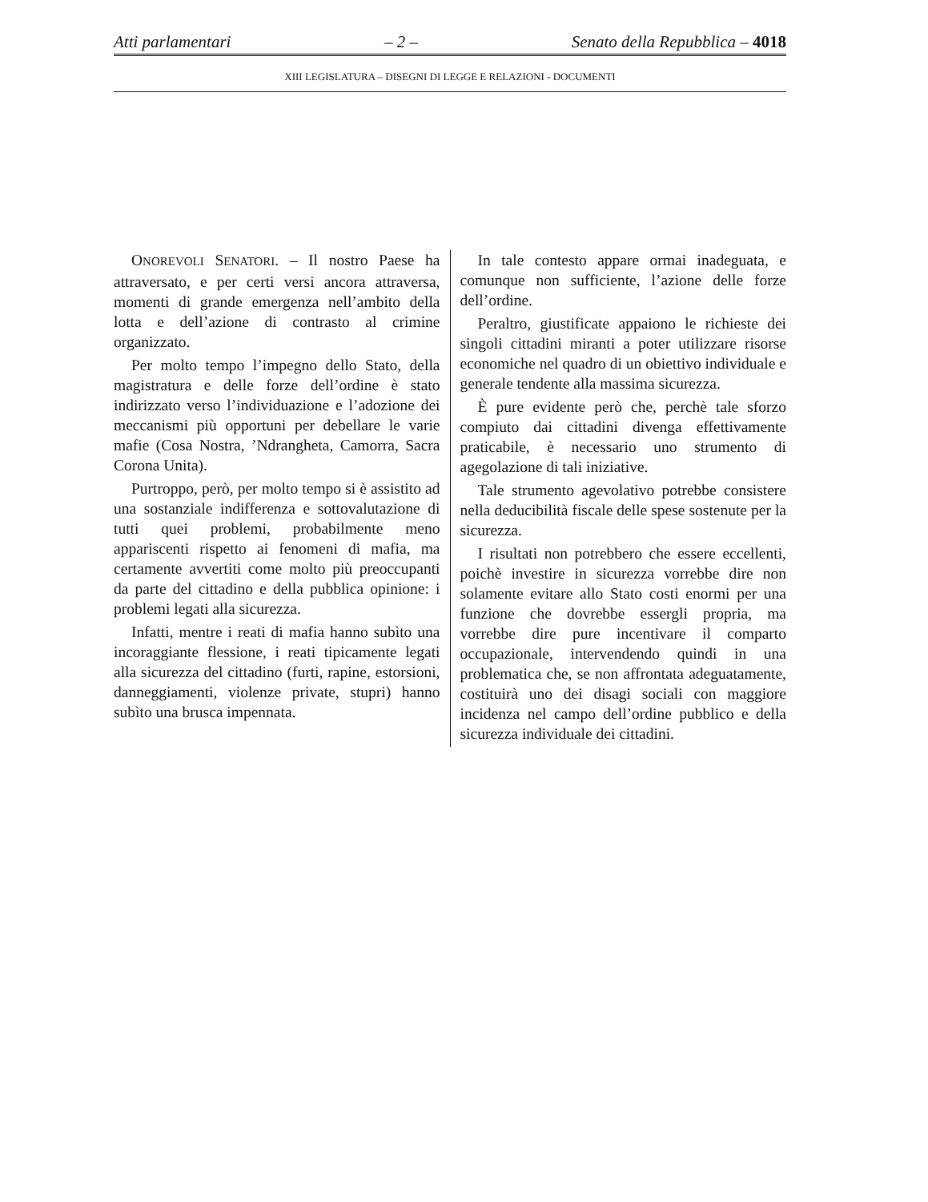Atti parlamentari – 2 – Senato della Repubblica – 4018
XIII LEGISLATURA – DISEGNI DI LEGGE E RELAZIONI - DOCUMENTI
ONOREVOLI SENATORI. – Il nostro Paese ha attraversato, e per certi versi ancora attraversa, momenti di grande emergenza nell’ambito della lotta e dell’azione di contrasto al crimine organizzato.
Per molto tempo l’impegno dello Stato, della magistratura e delle forze dell’ordine è stato indirizzato verso l’individuazione e l’adozione dei meccanismi più opportuni per debellare le varie mafie (Cosa Nostra, ’Ndrangheta, Camorra, Sacra Corona Unita).
Purtroppo, però, per molto tempo si è assistito ad una sostanziale indifferenza e sottovalutazione di tutti quei problemi, probabilmente meno appariscenti rispetto ai fenomeni di mafia, ma certamente avvertiti come molto più preoccupanti da parte del cittadino e della pubblica opinione: i problemi legati alla sicurezza.
Infatti, mentre i reati di mafia hanno subìto una incoraggiante flessione, i reati tipicamente legati alla sicurezza del cittadino (furti, rapine, estorsioni, danneggiamenti, violenze private, stupri) hanno subìto una brusca impennata.
In tale contesto appare ormai inadeguata, e comunque non sufficiente, l’azione delle forze dell’ordine.
Peraltro, giustificate appaiono le richieste dei singoli cittadini miranti a poter utilizzare risorse economiche nel quadro di un obiettivo individuale e generale tendente alla massima sicurezza.
È pure evidente però che, perchè tale sforzo compiuto dai cittadini divenga effettivamente praticabile, è necessario uno strumento di agegolazione di tali iniziative.
Tale strumento agevolativo potrebbe consistere nella deducibilità fiscale delle spese sostenute per la sicurezza.
I risultati non potrebbero che essere eccellenti, poichè investire in sicurezza vorrebbe dire non solamente evitare allo Stato costi enormi per una funzione che dovrebbe essergli propria, ma vorrebbe dire pure incentivare il comparto occupazionale, intervendendo quindi in una problematica che, se non affrontata adeguatamente, costituirà uno dei disagi sociali con maggiore incidenza nel campo dell’ordine pubblico e della sicurezza individuale dei cittadini.